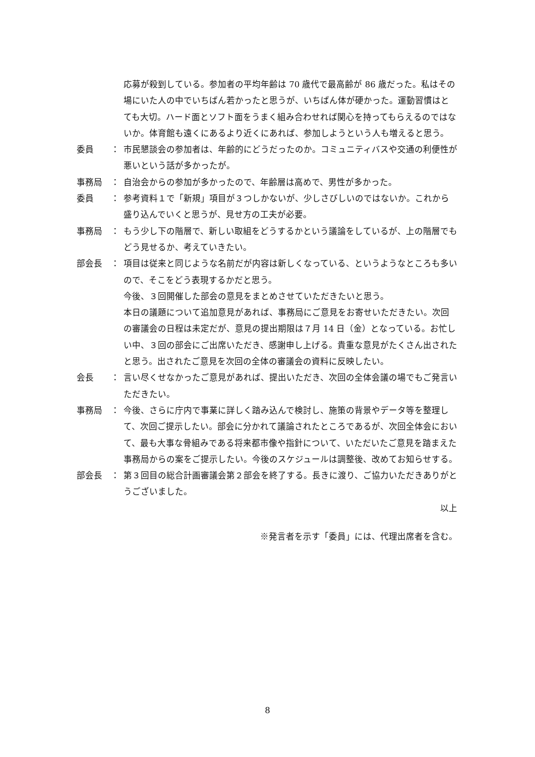応募が殺到している。参加者の平均年齢は 70 歳代で最高齢が 86 歳だった。私はその場にいた人の中でいちばん若かったと思うが、いちばん体が硬かった。運動習慣はとても大切。ハード面とソフト面をうまく組み合わせれば関心を持ってもらえるのではないか。体育館も遠くにあるより近くにあれば、参加しようという人も増えると思う。
委員　　： 市民懇談会の参加者は、年齢的にどうだったのか。コミュニティバスや交通の利便性が悪いという話が多かったが。
事務局　： 自治会からの参加が多かったので、年齢層は高めで、男性が多かった。
委員　　： 参考資料１で「新規」項目が３つしかないが、少しさびしいのではないか。これから盛り込んでいくと思うが、見せ方の工夫が必要。
事務局　： もう少し下の階層で、新しい取組をどうするかという議論をしているが、上の階層でもどう見せるか、考えていきたい。
部会長　： 項目は従来と同じような名前だが内容は新しくなっている、というようなところも多いので、そこをどう表現するかだと思う。
今後、３回開催した部会の意見をまとめさせていただきたいと思う。
本日の議題について追加意見があれば、事務局にご意見をお寄せいただきたい。次回の審議会の日程は未定だが、意見の提出期限は７月 14 日（金）となっている。お忙しい中、３回の部会にご出席いただき、感謝申し上げる。貴重な意見がたくさん出されたと思う。出されたご意見を次回の全体の審議会の資料に反映したい。
会長　　： 言い尽くせなかったご意見があれば、提出いただき、次回の全体会議の場でもご発言いただきたい。
事務局　： 今後、さらに庁内で事業に詳しく踏み込んで検討し、施策の背景やデータ等を整理して、次回ご提示したい。部会に分かれて議論されたところであるが、次回全体会において、最も大事な骨組みである将来都市像や指針について、いただいたご意見を踏まえた事務局からの案をご提示したい。今後のスケジュールは調整後、改めてお知らせする。
部会長　： 第３回目の総合計画審議会第２部会を終了する。長きに渡り、ご協力いただきありがとうございました。
以上
※発言者を示す「委員」には、代理出席者を含む。
8